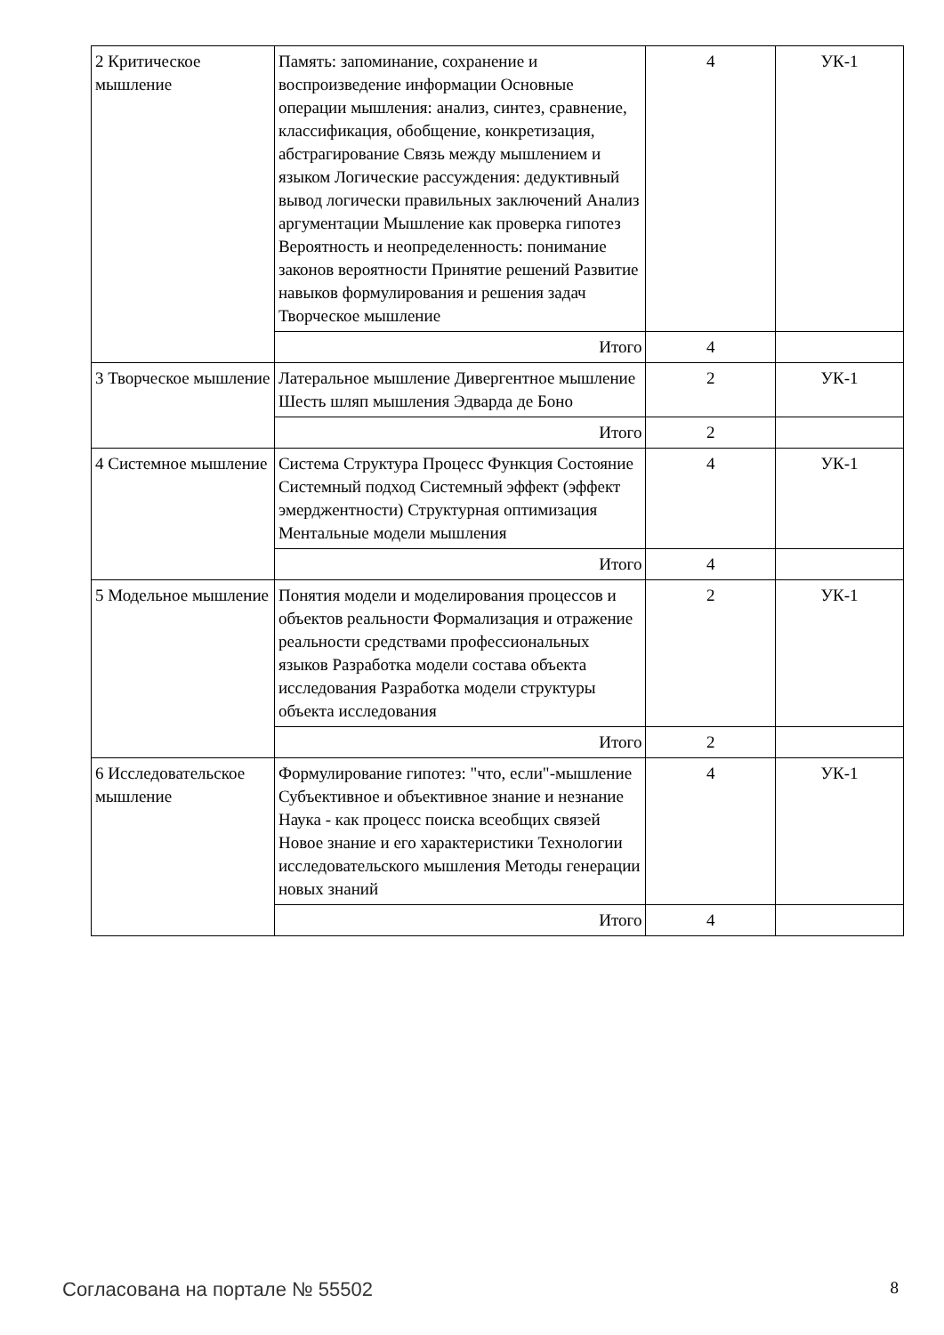| 2 Критическое мышление | Память: запоминание, сохранение и воспроизведение информации Основные операции мышления: анализ, синтез, сравнение, классификация, обобщение, конкретизация, абстрагирование Связь между мышлением и языком Логические рассуждения: дедуктивный вывод логически правильных заключений Анализ аргументации Мышление как проверка гипотез Вероятность и неопределенность: понимание законов вероятности Принятие решений Развитие навыков формулирования и решения задач Творческое мышление | 4 | УК-1 |
| | Итого | 4 | |
| 3 Творческое мышление | Латеральное мышление Дивергентное мышление Шесть шляп мышления Эдварда де Боно | 2 | УК-1 |
| | Итого | 2 | |
| 4 Системное мышление | Система Структура Процесс Функция Состояние Системный подход Системный эффект (эффект эмерджентности) Структурная оптимизация Ментальные модели мышления | 4 | УК-1 |
| | Итого | 4 | |
| 5 Модельное мышление | Понятия модели и моделирования процессов и объектов реальности Формализация и отражение реальности средствами профессиональных языков Разработка модели состава объекта исследования Разработка модели структуры объекта исследования | 2 | УК-1 |
| | Итого | 2 | |
| 6 Исследовательское мышление | Формулирование гипотез: "что, если"-мышление Субъективное и объективное знание и незнание Наука - как процесс поиска всеобщих связей Новое знание и его характеристики Технологии исследовательского мышления Методы генерации новых знаний | 4 | УК-1 |
| | Итого | 4 | |
Согласована на портале № 55502 8